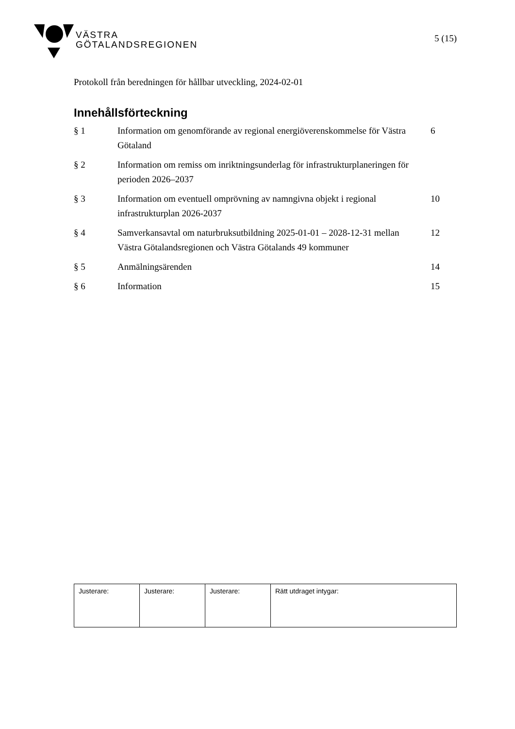VÄSTRA
GÖTALANDSREGIONEN
5 (15)
Protokoll från beredningen för hållbar utveckling, 2024-02-01
Innehållsförteckning
| § 1 | Information om genomförande av regional energiöverenskommelse för Västra Götaland | 6 |
| § 2 | Information om remiss om inriktningsunderlag för infrastrukturplaneringen för perioden 2026–2037 | |
| § 3 | Information om eventuell omprövning av namngivna objekt i regional infrastrukturplan 2026-2037 | 10 |
| § 4 | Samverkansavtal om naturbruksutbildning 2025-01-01 – 2028-12-31 mellan Västra Götalandsregionen och Västra Götalands 49 kommuner | 12 |
| § 5 | Anmälningsärenden | 14 |
| § 6 | Information | 15 |
| Justerare: | Justerare: | Justerare: | Rätt utdraget intygar: |